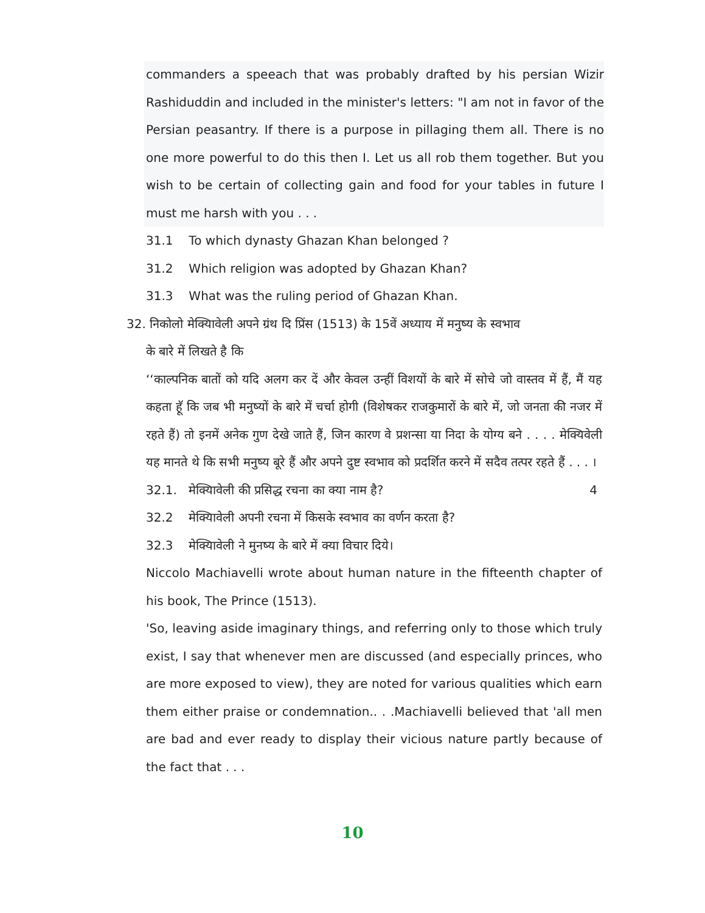commanders a speeach that was probably drafted by his persian Wizir Rashiduddin and included in the minister's letters: "I am not in favor of the Persian peasantry. If there is a purpose in pillaging them all. There is no one more powerful to do this then I. Let us all rob them together. But you wish to be certain of collecting gain and food for your tables in future I must me harsh with you . . .
31.1 To which dynasty Ghazan Khan belonged ?
31.2 Which religion was adopted by Ghazan Khan?
31.3 What was the ruling period of Ghazan Khan.
32. निकोलो मेक्यिावेली अपने ग्रंथ दि प्रिंस (1513) के 15वें अध्याय में मनुष्य के स्वभाव
के बारे में लिखते है कि
‘‘काल्पनिक बातों को यदि अलग कर दें और केवल उन्हीं विशयों के बारे में सोचे जो वास्तव में हैं, मैं यह कहता हॅू कि जब भी मनुष्यों के बारे में चर्चा होगी (विशेषकर राजकुमारों के बारे में, जो जनता की नजर में रहते हैं) तो इनमें अनेक गुण देखे जाते हैं, जिन कारण वे प्रशन्सा या निदा के योग्य बने . . . . मेक्यिवेली यह मानते थे कि सभी मनुष्य बूरे हैं और अपने दुष्ट स्वभाव को प्रदर्शित करने में सदैव तत्पर रहते हैं . . . । 4
32.1. मेक्यिावेली की प्रसिद्ध रचना का क्या नाम है?
32.2 मेक्यिावेली अपनी रचना में किसके स्वभाव का वर्णन करता है?
32.3 मेक्यिावेली ने मुनष्य के बारे में क्या विचार दिये।
Niccolo Machiavelli wrote about human nature in the fifteenth chapter of his book, The Prince (1513).
'So, leaving aside imaginary things, and referring only to those which truly exist, I say that whenever men are discussed (and especially princes, who are more exposed to view), they are noted for various qualities which earn them either praise or condemnation.. . .Machiavelli believed that 'all men are bad and ever ready to display their vicious nature partly because of the fact that . . .
10